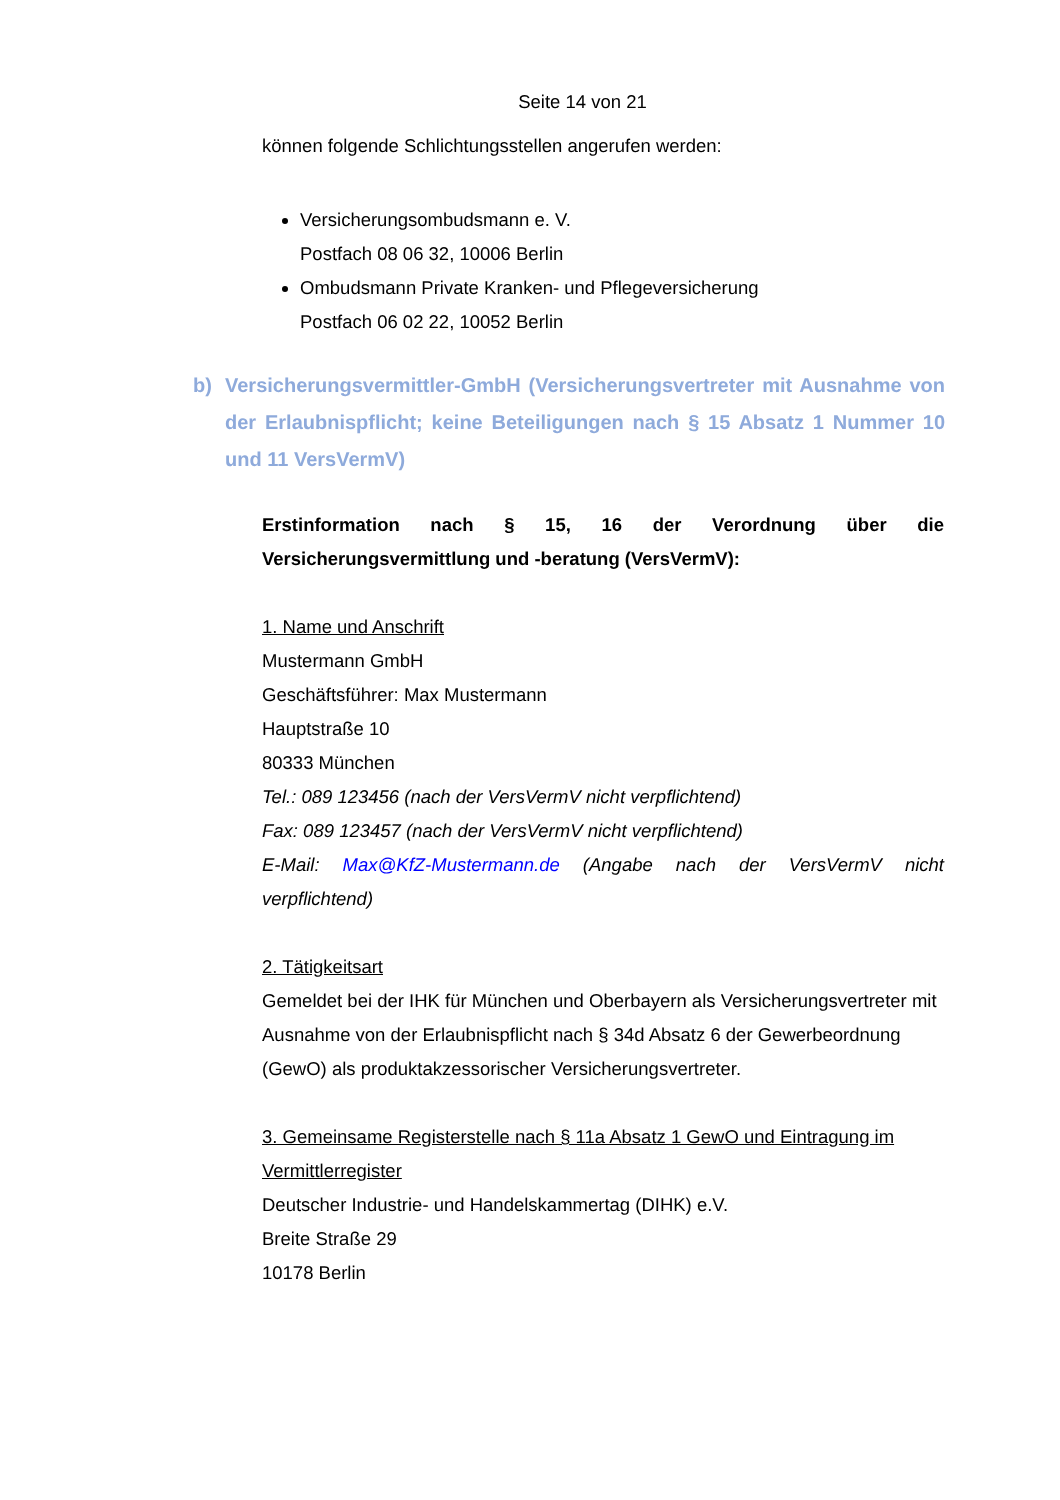Seite 14 von 21
können folgende Schlichtungsstellen angerufen werden:
Versicherungsombudsmann e. V.
Postfach 08 06 32, 10006 Berlin
Ombudsmann Private Kranken- und Pflegeversicherung
Postfach 06 02 22, 10052 Berlin
b) Versicherungsvermittler-GmbH (Versicherungsvertreter mit Ausnahme von der Erlaubnispflicht; keine Beteiligungen nach § 15 Absatz 1 Nummer 10 und 11 VersVermV)
Erstinformation nach § 15, 16 der Verordnung über die Versicherungsvermittlung und -beratung (VersVermV):
1. Name und Anschrift
Mustermann GmbH
Geschäftsführer: Max Mustermann
Hauptstraße 10
80333 München
Tel.: 089 123456 (nach der VersVermV nicht verpflichtend)
Fax: 089 123457 (nach der VersVermV nicht verpflichtend)
E-Mail: Max@KfZ-Mustermann.de (Angabe nach der VersVermV nicht verpflichtend)
2. Tätigkeitsart
Gemeldet bei der IHK für München und Oberbayern als Versicherungsvertreter mit Ausnahme von der Erlaubnispflicht nach § 34d Absatz 6 der Gewerbeordnung (GewO) als produktakzessorischer Versicherungsvertreter.
3. Gemeinsame Registerstelle nach § 11a Absatz 1 GewO und Eintragung im Vermittlerregister
Deutscher Industrie- und Handelskammertag (DIHK) e.V.
Breite Straße 29
10178 Berlin